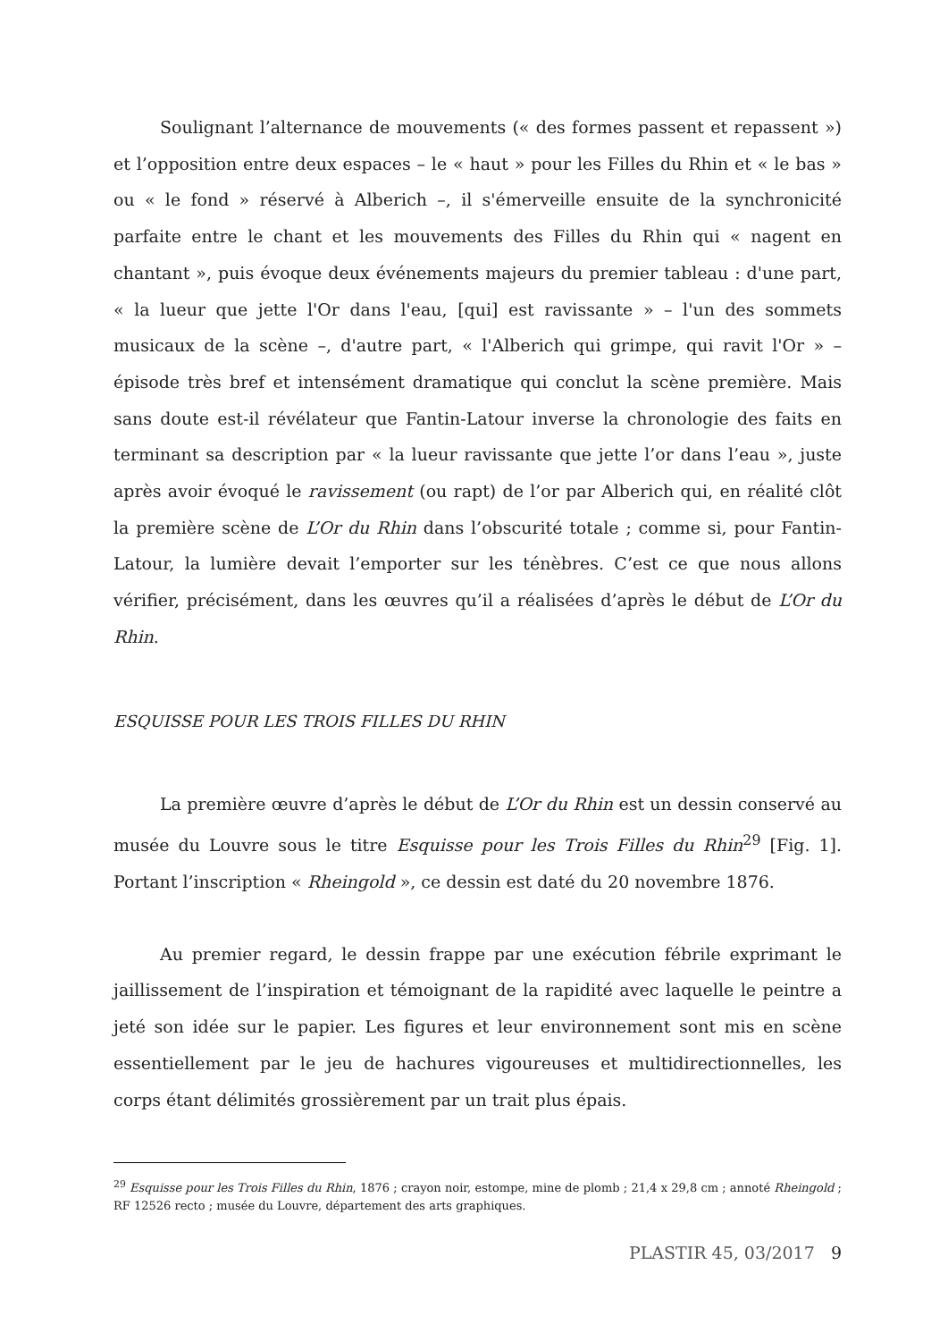Soulignant l’alternance de mouvements (« des formes passent et repassent ») et l’opposition entre deux espaces – le « haut » pour les Filles du Rhin et « le bas » ou « le fond » réservé à Alberich –, il s'émerveille ensuite de la synchronicité parfaite entre le chant et les mouvements des Filles du Rhin qui « nagent en chantant », puis évoque deux événements majeurs du premier tableau : d'une part, « la lueur que jette l'Or dans l'eau, [qui] est ravissante » – l'un des sommets musicaux de la scène –, d'autre part, « l'Alberich qui grimpe, qui ravit l'Or » – épisode très bref et intensément dramatique qui conclut la scène première. Mais sans doute est-il révélateur que Fantin-Latour inverse la chronologie des faits en terminant sa description par « la lueur ravissante que jette l’or dans l’eau », juste après avoir évoqué le ravissement (ou rapt) de l’or par Alberich qui, en réalité clôt la première scène de L’Or du Rhin dans l’obscurité totale ; comme si, pour Fantin-Latour, la lumière devait l’emporter sur les ténèbres. C’est ce que nous allons vérifier, précisément, dans les œuvres qu’il a réalisées d’après le début de L’Or du Rhin.
ESQUISSE POUR LES TROIS FILLES DU RHIN
La première œuvre d’après le début de L’Or du Rhin est un dessin conservé au musée du Louvre sous le titre Esquisse pour les Trois Filles du Rhin<sup>29</sup> [Fig. 1]. Portant l’inscription « Rheingold », ce dessin est daté du 20 novembre 1876.
Au premier regard, le dessin frappe par une exécution fébrile exprimant le jaillissement de l’inspiration et témoignant de la rapidité avec laquelle le peintre a jeté son idée sur le papier. Les figures et leur environnement sont mis en scène essentiellement par le jeu de hachures vigoureuses et multidirectionnelles, les corps étant délimités grossièrement par un trait plus épais.
<sup>29</sup> Esquisse pour les Trois Filles du Rhin, 1876 ; crayon noir, estompe, mine de plomb ; 21,4 x 29,8 cm ; annoté Rheingold ; RF 12526 recto ; musée du Louvre, département des arts graphiques.
PLASTIR 45, 03/2017 9